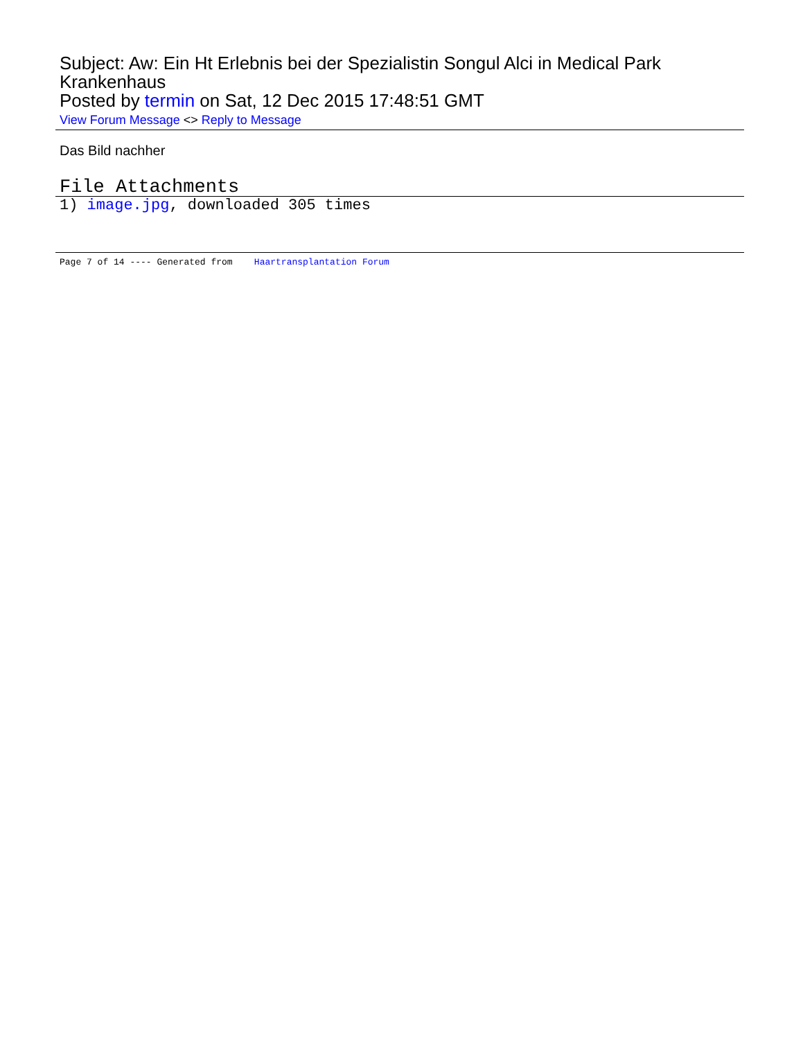Subject: Aw: Ein Ht Erlebnis bei der Spezialistin Songul Alci in Medical Park Krankenhaus
Posted by termin on Sat, 12 Dec 2015 17:48:51 GMT
View Forum Message <> Reply to Message
Das Bild nachher
File Attachments
1) image.jpg, downloaded 305 times
Page 7 of 14 ---- Generated from Haartransplantation Forum